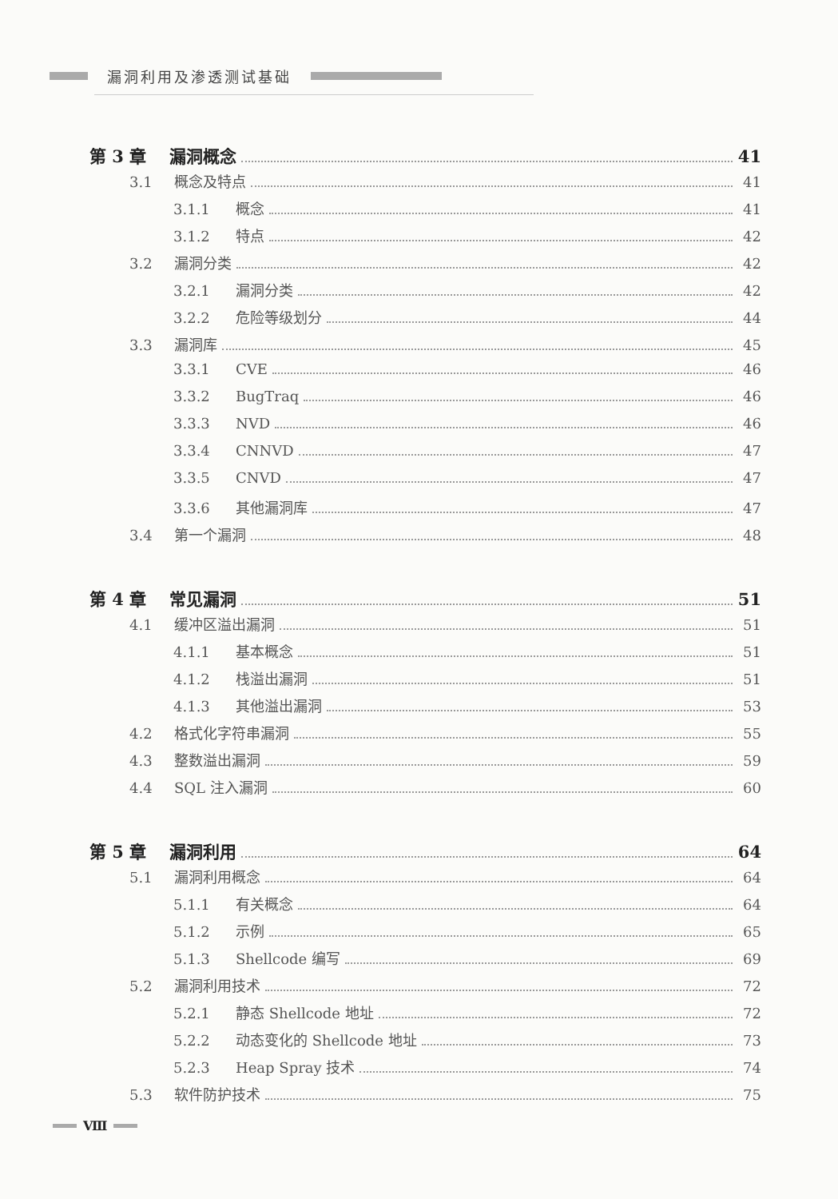漏洞利用及渗透测试基础
第 3 章 漏洞概念 41
3.1 概念及特点 41
3.1.1 概念 41
3.1.2 特点 42
3.2 漏洞分类 42
3.2.1 漏洞分类 42
3.2.2 危险等级划分 44
3.3 漏洞库 45
3.3.1 CVE 46
3.3.2 BugTraq 46
3.3.3 NVD 46
3.3.4 CNNVD 47
3.3.5 CNVD 47
3.3.6 其他漏洞库 47
3.4 第一个漏洞 48
第 4 章 常见漏洞 51
4.1 缓冲区溢出漏洞 51
4.1.1 基本概念 51
4.1.2 栈溢出漏洞 51
4.1.3 其他溢出漏洞 53
4.2 格式化字符串漏洞 55
4.3 整数溢出漏洞 59
4.4 SQL 注入漏洞 60
第 5 章 漏洞利用 64
5.1 漏洞利用概念 64
5.1.1 有关概念 64
5.1.2 示例 65
5.1.3 Shellcode 编写 69
5.2 漏洞利用技术 72
5.2.1 静态 Shellcode 地址 72
5.2.2 动态变化的 Shellcode 地址 73
5.2.3 Heap Spray 技术 74
5.3 软件防护技术 75
Ⅷ